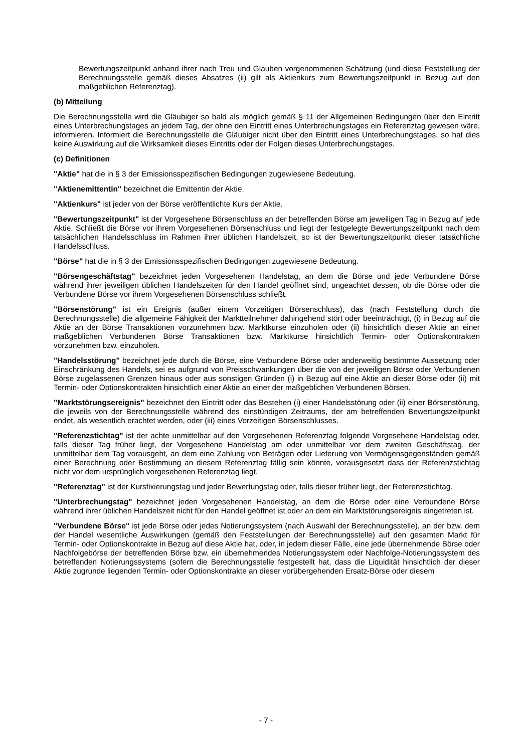Bewertungszeitpunkt anhand ihrer nach Treu und Glauben vorgenommenen Schätzung (und diese Feststellung der Berechnungsstelle gemäß dieses Absatzes (ii) gilt als Aktienkurs zum Bewertungszeitpunkt in Bezug auf den maßgeblichen Referenztag).
(b) Mitteilung
Die Berechnungsstelle wird die Gläubiger so bald als möglich gemäß § 11 der Allgemeinen Bedingungen über den Eintritt eines Unterbrechungstages an jedem Tag, der ohne den Eintritt eines Unterbrechungstages ein Referenztag gewesen wäre, informieren. Informiert die Berechnungsstelle die Gläubiger nicht über den Eintritt eines Unterbrechungstages, so hat dies keine Auswirkung auf die Wirksamkeit dieses Eintritts oder der Folgen dieses Unterbrechungstages.
(c) Definitionen
"Aktie" hat die in § 3 der Emissionsspezifischen Bedingungen zugewiesene Bedeutung.
"Aktienemittentin" bezeichnet die Emittentin der Aktie.
"Aktienkurs" ist jeder von der Börse veröffentlichte Kurs der Aktie.
"Bewertungszeitpunkt" ist der Vorgesehene Börsenschluss an der betreffenden Börse am jeweiligen Tag in Bezug auf jede Aktie. Schließt die Börse vor ihrem Vorgesehenen Börsenschluss und liegt der festgelegte Bewertungszeitpunkt nach dem tatsächlichen Handelsschluss im Rahmen ihrer üblichen Handelszeit, so ist der Bewertungszeitpunkt dieser tatsächliche Handelsschluss.
"Börse" hat die in § 3 der Emissionsspezifischen Bedingungen zugewiesene Bedeutung.
"Börsengeschäftstag" bezeichnet jeden Vorgesehenen Handelstag, an dem die Börse und jede Verbundene Börse während ihrer jeweiligen üblichen Handelszeiten für den Handel geöffnet sind, ungeachtet dessen, ob die Börse oder die Verbundene Börse vor ihrem Vorgesehenen Börsenschluss schließt.
"Börsenstörung" ist ein Ereignis (außer einem Vorzeitigen Börsenschluss), das (nach Feststellung durch die Berechnungsstelle) die allgemeine Fähigkeit der Marktteilnehmer dahingehend stört oder beeinträchtigt, (i) in Bezug auf die Aktie an der Börse Transaktionen vorzunehmen bzw. Marktkurse einzuholen oder (ii) hinsichtlich dieser Aktie an einer maßgeblichen Verbundenen Börse Transaktionen bzw. Marktkurse hinsichtlich Termin- oder Optionskontrakten vorzunehmen bzw. einzuholen.
"Handelsstörung" bezeichnet jede durch die Börse, eine Verbundene Börse oder anderweitig bestimmte Aussetzung oder Einschränkung des Handels, sei es aufgrund von Preisschwankungen über die von der jeweiligen Börse oder Verbundenen Börse zugelassenen Grenzen hinaus oder aus sonstigen Gründen (i) in Bezug auf eine Aktie an dieser Börse oder (ii) mit Termin- oder Optionskontrakten hinsichtlich einer Aktie an einer der maßgeblichen Verbundenen Börsen.
"Marktstörungsereignis" bezeichnet den Eintritt oder das Bestehen (i) einer Handelsstörung oder (ii) einer Börsenstörung, die jeweils von der Berechnungsstelle während des einstündigen Zeitraums, der am betreffenden Bewertungszeitpunkt endet, als wesentlich erachtet werden, oder (iii) eines Vorzeitigen Börsenschlusses.
"Referenzstichtag" ist der achte unmittelbar auf den Vorgesehenen Referenztag folgende Vorgesehene Handelstag oder, falls dieser Tag früher liegt, der Vorgesehene Handelstag am oder unmittelbar vor dem zweiten Geschäftstag, der unmittelbar dem Tag vorausgeht, an dem eine Zahlung von Beträgen oder Lieferung von Vermögensgegenständen gemäß einer Berechnung oder Bestimmung an diesem Referenztag fällig sein könnte, vorausgesetzt dass der Referenzstichtag nicht vor dem ursprünglich vorgesehenen Referenztag liegt.
"Referenztag" ist der Kursfixierungstag und jeder Bewertungstag oder, falls dieser früher liegt, der Referenzstichtag.
"Unterbrechungstag" bezeichnet jeden Vorgesehenen Handelstag, an dem die Börse oder eine Verbundene Börse während ihrer üblichen Handelszeit nicht für den Handel geöffnet ist oder an dem ein Marktstörungsereignis eingetreten ist.
"Verbundene Börse" ist jede Börse oder jedes Notierungssystem (nach Auswahl der Berechnungsstelle), an der bzw. dem der Handel wesentliche Auswirkungen (gemäß den Feststellungen der Berechnungsstelle) auf den gesamten Markt für Termin- oder Optionskontrakte in Bezug auf diese Aktie hat, oder, in jedem dieser Fälle, eine jede übernehmende Börse oder Nachfolgebörse der betreffenden Börse bzw. ein übernehmendes Notierungssystem oder Nachfolge-Notierungssystem des betreffenden Notierungssystems (sofern die Berechnungsstelle festgestellt hat, dass die Liquidität hinsichtlich der dieser Aktie zugrunde liegenden Termin- oder Optionskontrakte an dieser vorübergehenden Ersatz-Börse oder diesem
- 7 -